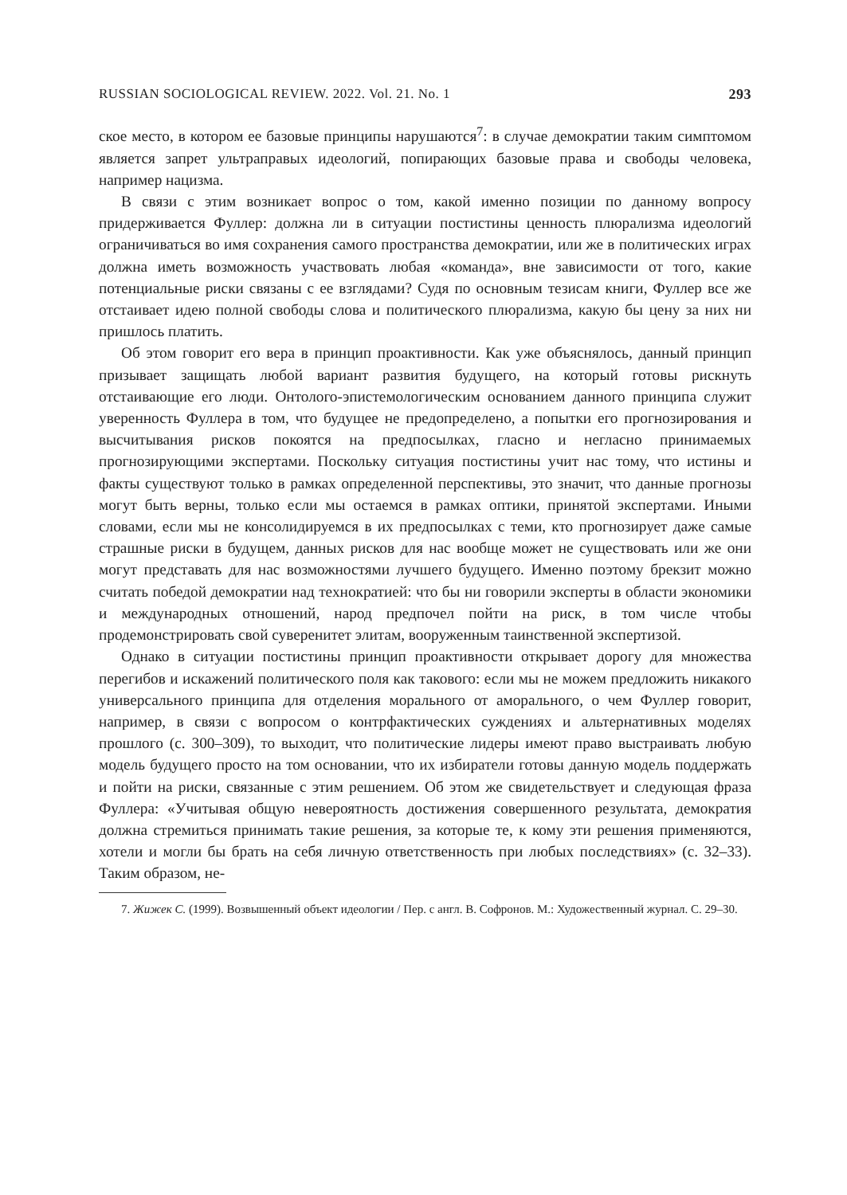RUSSIAN SOCIOLOGICAL REVIEW. 2022. Vol. 21. No. 1 293
ское место, в котором ее базовые принципы нарушаются<sup>7</sup>: в случае демократии таким симптомом является запрет ультраправых идеологий, попирающих базовые права и свободы человека, например нацизма.
В связи с этим возникает вопрос о том, какой именно позиции по данному вопросу придерживается Фуллер: должна ли в ситуации постистины ценность плюрализма идеологий ограничиваться во имя сохранения самого пространства демократии, или же в политических играх должна иметь возможность участвовать любая «команда», вне зависимости от того, какие потенциальные риски связаны с ее взглядами? Судя по основным тезисам книги, Фуллер все же отстаивает идею полной свободы слова и политического плюрализма, какую бы цену за них ни пришлось платить.
Об этом говорит его вера в принцип проактивности. Как уже объяснялось, данный принцип призывает защищать любой вариант развития будущего, на который готовы рискнуть отстаивающие его люди. Онтолого-эпистемологическим основанием данного принципа служит уверенность Фуллера в том, что будущее не предопределено, а попытки его прогнозирования и высчитывания рисков покоятся на предпосылках, гласно и негласно принимаемых прогнозирующими экспертами. Поскольку ситуация постистины учит нас тому, что истины и факты существуют только в рамках определенной перспективы, это значит, что данные прогнозы могут быть верны, только если мы остаемся в рамках оптики, принятой экспертами. Иными словами, если мы не консолидируемся в их предпосылках с теми, кто прогнозирует даже самые страшные риски в будущем, данных рисков для нас вообще может не существовать или же они могут представать для нас возможностями лучшего будущего. Именно поэтому брекзит можно считать победой демократии над технократией: что бы ни говорили эксперты в области экономики и международных отношений, народ предпочел пойти на риск, в том числе чтобы продемонстрировать свой суверенитет элитам, вооруженным таинственной экспертизой.
Однако в ситуации постистины принцип проактивности открывает дорогу для множества перегибов и искажений политического поля как такового: если мы не можем предложить никакого универсального принципа для отделения морального от аморального, о чем Фуллер говорит, например, в связи с вопросом о контрфактических суждениях и альтернативных моделях прошлого (с. 300–309), то выходит, что политические лидеры имеют право выстраивать любую модель будущего просто на том основании, что их избиратели готовы данную модель поддержать и пойти на риски, связанные с этим решением. Об этом же свидетельствует и следующая фраза Фуллера: «Учитывая общую невероятность достижения совершенного результата, демократия должна стремиться принимать такие решения, за которые те, к кому эти решения применяются, хотели и могли бы брать на себя личную ответственность при любых последствиях» (с. 32–33). Таким образом, не-
7. Жижек С. (1999). Возвышенный объект идеологии / Пер. с англ. В. Софронов. М.: Художественный журнал. С. 29–30.